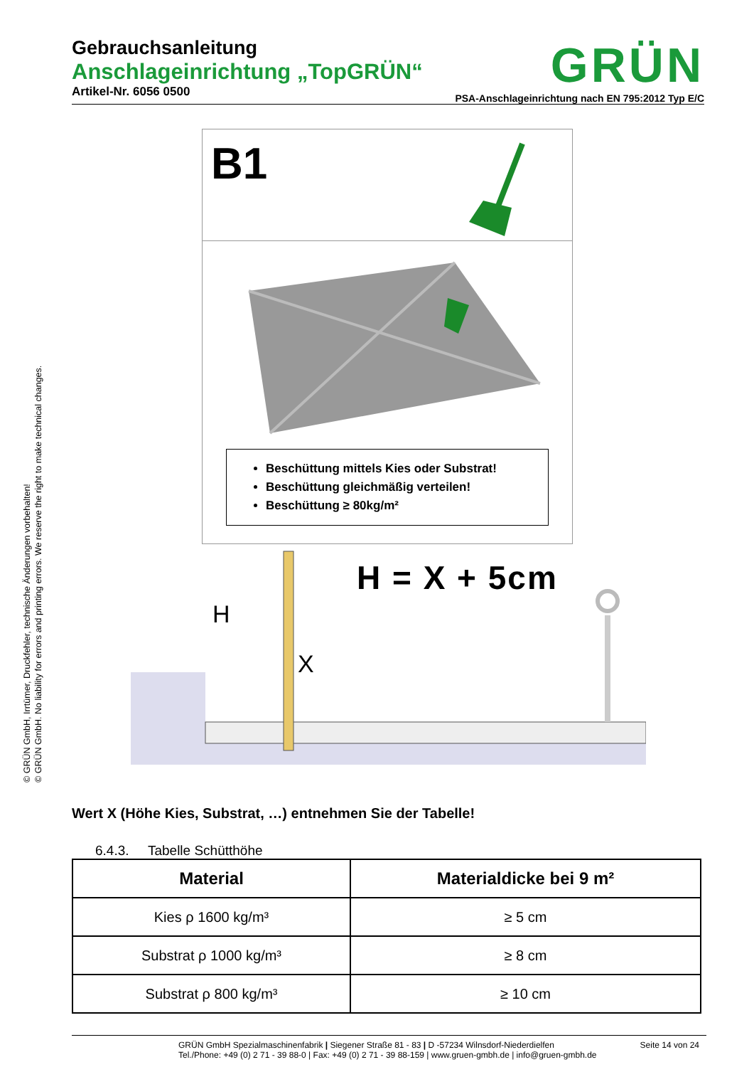© GRÜN GmbH, Irrtümer, Druckfehler, technische Änderungen vorbehalten!
© GRÜN GmbH. No liability for errors and printing errors. We reserve the right to make technical changes.
Gebrauchsanleitung
Anschlageinrichtung „TopGRÜN“
Artikel-Nr. 6056 0500
GRÜN
PSA-Anschlageinrichtung nach EN 795:2012 Typ E/C
B1
Beschüttung mittels Kies oder Substrat!
Beschüttung gleichmäßig verteilen!
Beschüttung ≥ 80kg/m²
H = X + 5cm
H
X
Wert X (Höhe Kies, Substrat, …) entnehmen Sie der Tabelle!
6.4.3. Tabelle Schütthöhe
| Material | Materialdicke bei 9 m² |
| --- | --- |
| Kies ρ 1600 kg/m³ | ≥ 5 cm |
| Substrat ρ 1000 kg/m³ | ≥ 8 cm |
| Substrat ρ 800 kg/m³ | ≥ 10 cm |
GRÜN GmbH Spezialmaschinenfabrik | Siegener Straße 81 - 83 | D -57234 Wilnsdorf-Niederdielfen
Tel./Phone: +49 (0) 2 71 - 39 88-0 | Fax: +49 (0) 2 71 - 39 88-159 | www.gruen-gmbh.de | info@gruen-gmbh.de
Seite 14 von 24